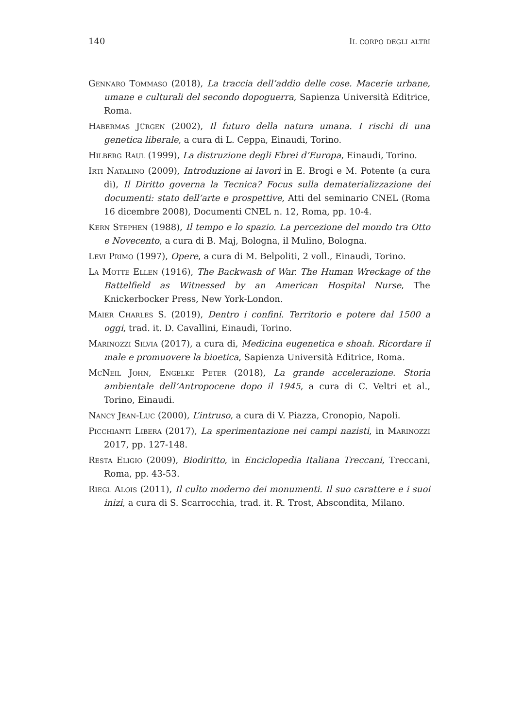140 Il corpo degli altri
Gennaro Tommaso (2018), La traccia dell’addio delle cose. Macerie urbane, umane e culturali del secondo dopoguerra, Sapienza Università Editrice, Roma.
Habermas Jürgen (2002), Il futuro della natura umana. I rischi di una genetica liberale, a cura di L. Ceppa, Einaudi, Torino.
Hilberg Raul (1999), La distruzione degli Ebrei d’Europa, Einaudi, Torino.
Irti Natalino (2009), Introduzione ai lavori in E. Brogi e M. Potente (a cura di), Il Diritto governa la Tecnica? Focus sulla dematerializzazione dei documenti: stato dell’arte e prospettive, Atti del seminario CNEL (Roma 16 dicembre 2008), Documenti CNEL n. 12, Roma, pp. 10-4.
Kern Stephen (1988), Il tempo e lo spazio. La percezione del mondo tra Otto e Novecento, a cura di B. Maj, Bologna, il Mulino, Bologna.
Levi Primo (1997), Opere, a cura di M. Belpoliti, 2 voll., Einaudi, Torino.
La Motte Ellen (1916), The Backwash of War. The Human Wreckage of the Battelfield as Witnessed by an American Hospital Nurse, The Knickerbocker Press, New York-London.
Maier Charles S. (2019), Dentro i confini. Territorio e potere dal 1500 a oggi, trad. it. D. Cavallini, Einaudi, Torino.
Marinozzi Silvia (2017), a cura di, Medicina eugenetica e shoah. Ricordare il male e promuovere la bioetica, Sapienza Università Editrice, Roma.
McNeil John, Engelke Peter (2018), La grande accelerazione. Storia ambientale dell’Antropocene dopo il 1945, a cura di C. Veltri et al., Torino, Einaudi.
Nancy Jean-Luc (2000), L’intruso, a cura di V. Piazza, Cronopio, Napoli.
Picchianti Libera (2017), La sperimentazione nei campi nazisti, in Marinozzi 2017, pp. 127-148.
Resta Eligio (2009), Biodiritto, in Enciclopedia Italiana Treccani, Treccani, Roma, pp. 43-53.
Riegl Alois (2011), Il culto moderno dei monumenti. Il suo carattere e i suoi inizi, a cura di S. Scarrocchia, trad. it. R. Trost, Abscondita, Milano.